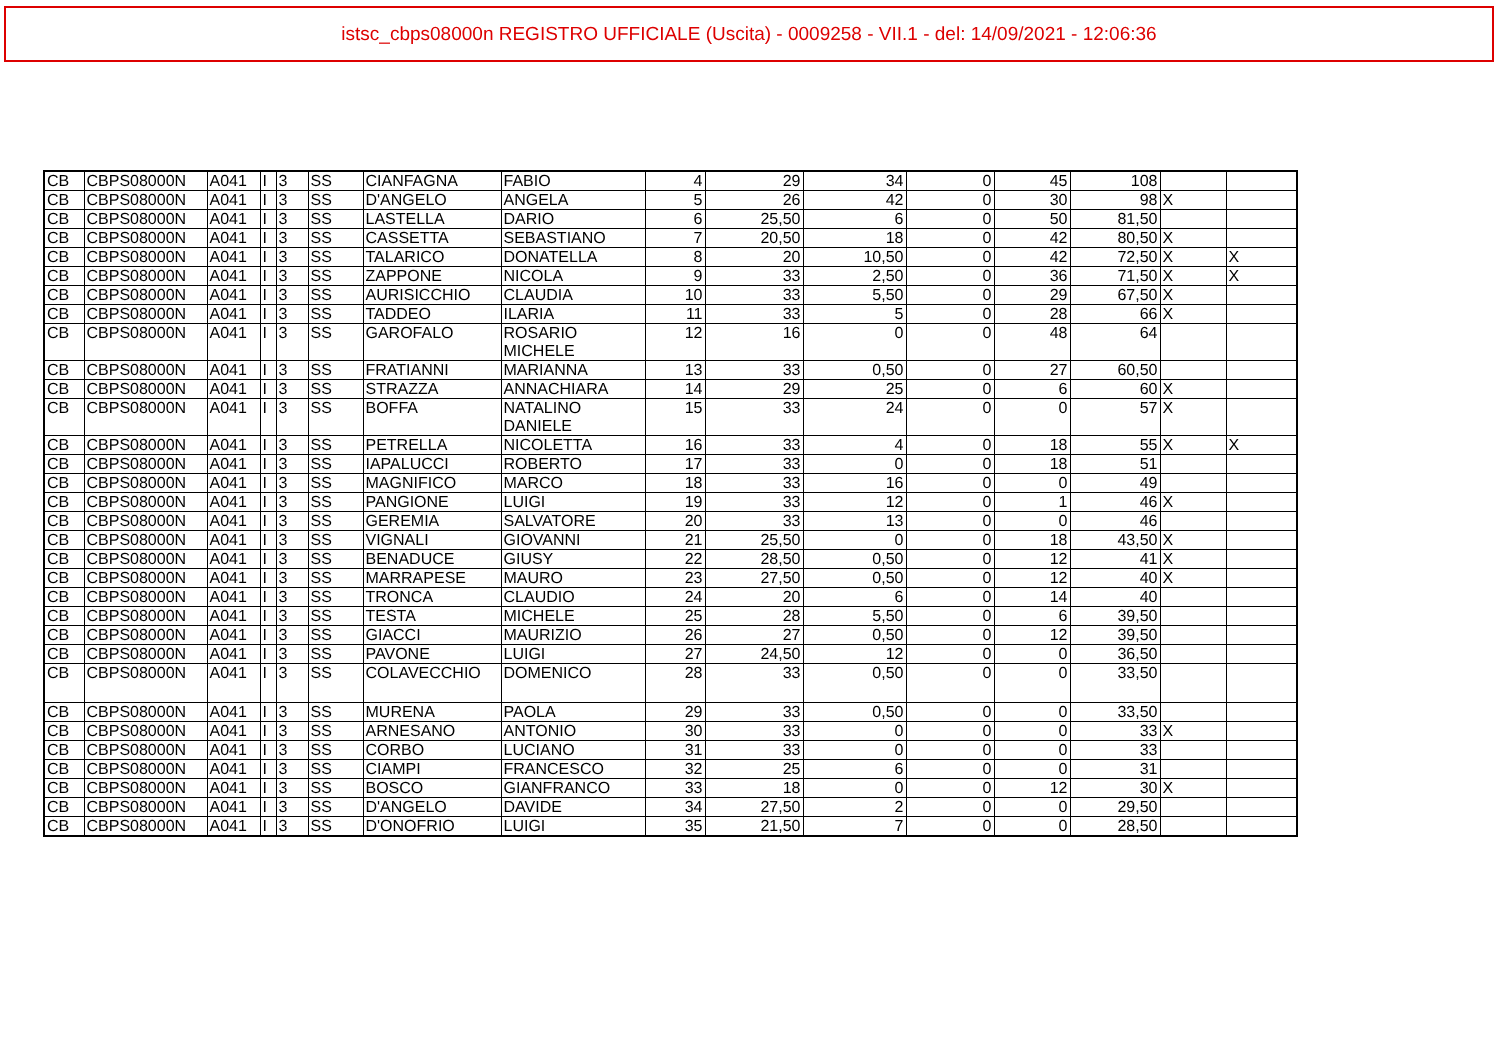istsc_cbps08000n REGISTRO UFFICIALE (Uscita) - 0009258 - VII.1 - del: 14/09/2021 - 12:06:36
| CB | CBPS08000N | A041 | I | 3 | SS | CIANFAGNA | FABIO | 4 | 29 | 34 | 0 | 45 | 108 | | |
| CB | CBPS08000N | A041 | I | 3 | SS | D'ANGELO | ANGELA | 5 | 26 | 42 | 0 | 30 | 98 | X | |
| CB | CBPS08000N | A041 | I | 3 | SS | LASTELLA | DARIO | 6 | 25,50 | 6 | 0 | 50 | 81,50 | | |
| CB | CBPS08000N | A041 | I | 3 | SS | CASSETTA | SEBASTIANO | 7 | 20,50 | 18 | 0 | 42 | 80,50 | X | |
| CB | CBPS08000N | A041 | I | 3 | SS | TALARICO | DONATELLA | 8 | 20 | 10,50 | 0 | 42 | 72,50 | X | X |
| CB | CBPS08000N | A041 | I | 3 | SS | ZAPPONE | NICOLA | 9 | 33 | 2,50 | 0 | 36 | 71,50 | X | X |
| CB | CBPS08000N | A041 | I | 3 | SS | AURISICCHIO | CLAUDIA | 10 | 33 | 5,50 | 0 | 29 | 67,50 | X | |
| CB | CBPS08000N | A041 | I | 3 | SS | TADDEO | ILARIA | 11 | 33 | 5 | 0 | 28 | 66 | X | |
| CB | CBPS08000N | A041 | I | 3 | SS | GAROFALO | ROSARIO MICHELE | 12 | 16 | 0 | 0 | 48 | 64 | | |
| CB | CBPS08000N | A041 | I | 3 | SS | FRATIANNI | MARIANNA | 13 | 33 | 0,50 | 0 | 27 | 60,50 | | |
| CB | CBPS08000N | A041 | I | 3 | SS | STRAZZA | ANNACHIARA | 14 | 29 | 25 | 0 | 6 | 60 | X | |
| CB | CBPS08000N | A041 | I | 3 | SS | BOFFA | NATALINO DANIELE | 15 | 33 | 24 | 0 | 0 | 57 | X | |
| CB | CBPS08000N | A041 | I | 3 | SS | PETRELLA | NICOLETTA | 16 | 33 | 4 | 0 | 18 | 55 | X | X |
| CB | CBPS08000N | A041 | I | 3 | SS | IAPALUCCI | ROBERTO | 17 | 33 | 0 | 0 | 18 | 51 | | |
| CB | CBPS08000N | A041 | I | 3 | SS | MAGNIFICO | MARCO | 18 | 33 | 16 | 0 | 0 | 49 | | |
| CB | CBPS08000N | A041 | I | 3 | SS | PANGIONE | LUIGI | 19 | 33 | 12 | 0 | 1 | 46 | X | |
| CB | CBPS08000N | A041 | I | 3 | SS | GEREMIA | SALVATORE | 20 | 33 | 13 | 0 | 0 | 46 | | |
| CB | CBPS08000N | A041 | I | 3 | SS | VIGNALI | GIOVANNI | 21 | 25,50 | 0 | 0 | 18 | 43,50 | X | |
| CB | CBPS08000N | A041 | I | 3 | SS | BENADUCE | GIUSY | 22 | 28,50 | 0,50 | 0 | 12 | 41 | X | |
| CB | CBPS08000N | A041 | I | 3 | SS | MARRAPESE | MAURO | 23 | 27,50 | 0,50 | 0 | 12 | 40 | X | |
| CB | CBPS08000N | A041 | I | 3 | SS | TRONCA | CLAUDIO | 24 | 20 | 6 | 0 | 14 | 40 | | |
| CB | CBPS08000N | A041 | I | 3 | SS | TESTA | MICHELE | 25 | 28 | 5,50 | 0 | 6 | 39,50 | | |
| CB | CBPS08000N | A041 | I | 3 | SS | GIACCI | MAURIZIO | 26 | 27 | 0,50 | 0 | 12 | 39,50 | | |
| CB | CBPS08000N | A041 | I | 3 | SS | PAVONE | LUIGI | 27 | 24,50 | 12 | 0 | 0 | 36,50 | | |
| CB | CBPS08000N | A041 | I | 3 | SS | COLAVECCHIO | DOMENICO | 28 | 33 | 0,50 | 0 | 0 | 33,50 | | |
| CB | CBPS08000N | A041 | I | 3 | SS | MURENA | PAOLA | 29 | 33 | 0,50 | 0 | 0 | 33,50 | | |
| CB | CBPS08000N | A041 | I | 3 | SS | ARNESANO | ANTONIO | 30 | 33 | 0 | 0 | 0 | 33 | X | |
| CB | CBPS08000N | A041 | I | 3 | SS | CORBO | LUCIANO | 31 | 33 | 0 | 0 | 0 | 33 | | |
| CB | CBPS08000N | A041 | I | 3 | SS | CIAMPI | FRANCESCO | 32 | 25 | 6 | 0 | 0 | 31 | | |
| CB | CBPS08000N | A041 | I | 3 | SS | BOSCO | GIANFRANCO | 33 | 18 | 0 | 0 | 12 | 30 | X | |
| CB | CBPS08000N | A041 | I | 3 | SS | D'ANGELO | DAVIDE | 34 | 27,50 | 2 | 0 | 0 | 29,50 | | |
| CB | CBPS08000N | A041 | I | 3 | SS | D'ONOFRIO | LUIGI | 35 | 21,50 | 7 | 0 | 0 | 28,50 | | |